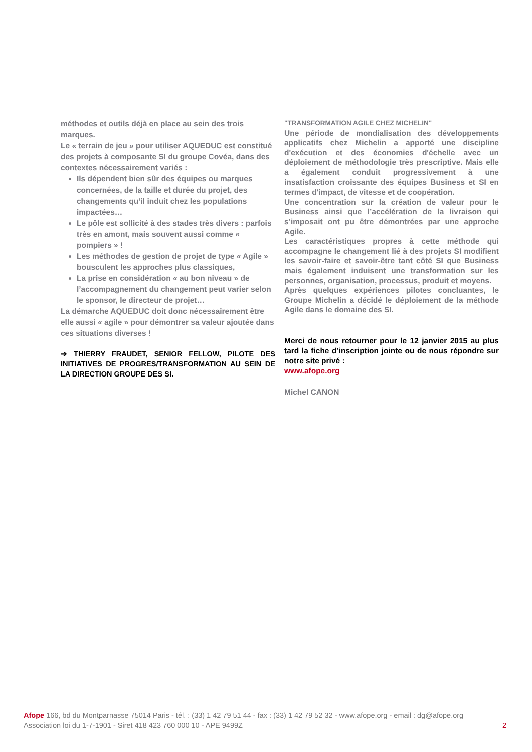méthodes et outils déjà en place au sein des trois marques.
Le « terrain de jeu » pour utiliser AQUEDUC est constitué des projets à composante SI du groupe Covéa, dans des contextes nécessairement variés :
Ils dépendent bien sûr des équipes ou marques concernées, de la taille et durée du projet, des changements qu’il induit chez les populations impactées…
Le pôle est sollicité à des stades très divers : parfois très en amont, mais souvent aussi comme « pompiers » !
Les méthodes de gestion de projet de type « Agile » bousculent les approches plus classiques,
La prise en considération « au bon niveau » de l’accompagnement du changement peut varier selon le sponsor, le directeur de projet…
La démarche AQUEDUC doit donc nécessairement être elle aussi « agile » pour démontrer sa valeur ajoutée dans ces situations diverses !
➔ THIERRY FRAUDET, SENIOR FELLOW, PILOTE DES INITIATIVES DE PROGRES/TRANSFORMATION AU SEIN DE LA DIRECTION GROUPE DES SI.
"TRANSFORMATION AGILE CHEZ MICHELIN"
Une période de mondialisation des développements applicatifs chez Michelin a apporté une discipline d'exécution et des économies d'échelle avec un déploiement de méthodologie très prescriptive. Mais elle a également conduit progressivement à une insatisfaction croissante des équipes Business et SI en termes d'impact, de vitesse et de coopération.
Une concentration sur la création de valeur pour le Business ainsi que l’accélération de la livraison qui s’imposait ont pu être démontrées par une approche Agile.
Les caractéristiques propres à cette méthode qui accompagne le changement lié à des projets SI modifient les savoir-faire et savoir-être tant côté SI que Business mais également induisent une transformation sur les personnes, organisation, processus, produit et moyens.
Après quelques expériences pilotes concluantes, le Groupe Michelin a décidé le déploiement de la méthode Agile dans le domaine des SI.
Merci de nous retourner pour le 12 janvier 2015 au plus tard la fiche d’inscription jointe ou de nous répondre sur notre site privé :
www.afope.org
Michel CANON
Afope 166, bd du Montparnasse 75014 Paris - tél. : (33) 1 42 79 51 44 - fax : (33) 1 42 79 52 32 - www.afope.org - email : dg@afope.org
Association loi du 1-7-1901 - Siret 418 423 760 000 10 - APE 9499Z 2